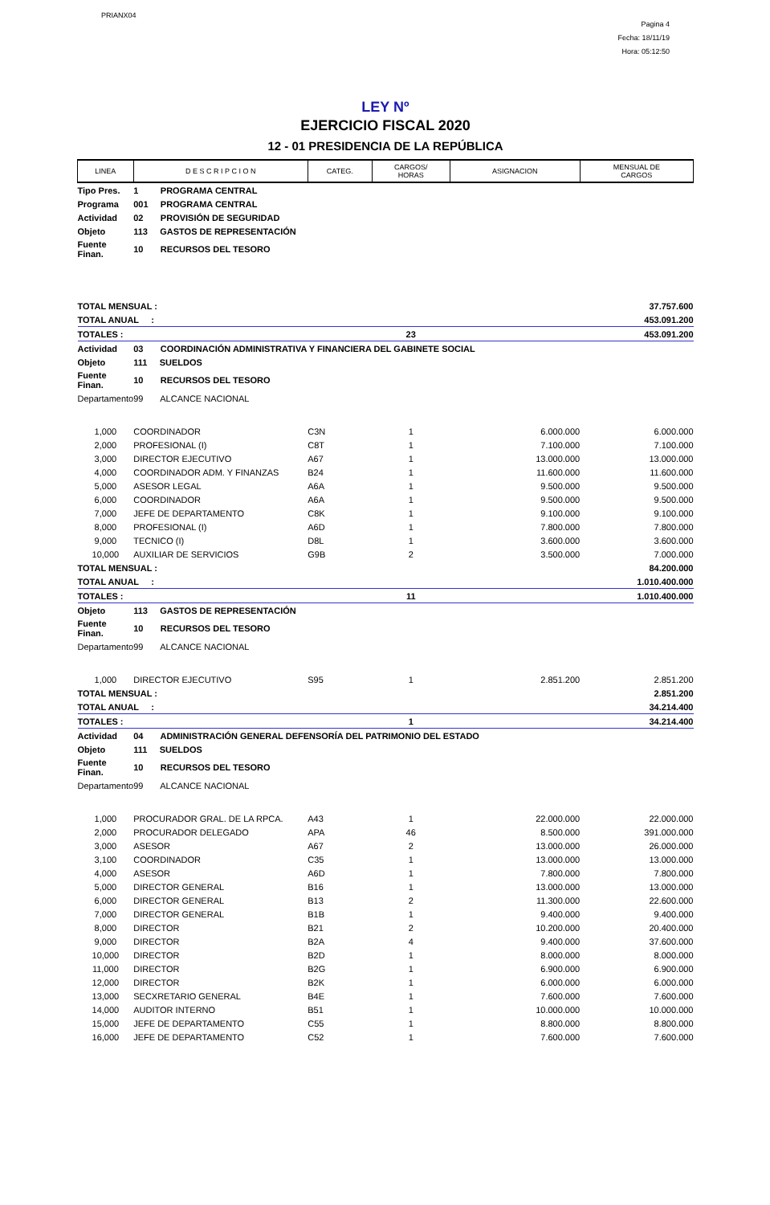PRIANX04
Pagina 4
Fecha: 18/11/19
Hora: 05:12:50
LEY Nº
EJERCICIO FISCAL 2020
12 - 01 PRESIDENCIA DE LA REPÚBLICA
| LINEA | D E S C R I P C I O N | CATEG. | CARGOS/ HORAS | ASIGNACION | MENSUAL DE CARGOS |
| --- | --- | --- | --- | --- | --- |
| Tipo Pres. | 1 PROGRAMA CENTRAL | | | | |
| Programa | 001 PROGRAMA CENTRAL | | | | |
| Actividad | 02 PROVISIÓN DE SEGURIDAD | | | | |
| Objeto | 113 GASTOS DE REPRESENTACIÓN | | | | |
| Fuente Finan. | 10 RECURSOS DEL TESORO | | | | |
| TOTAL MENSUAL : | | | | | 37.757.600 |
| TOTAL ANUAL : | | | | | 453.091.200 |
| TOTALES : | | | 23 | | 453.091.200 |
| Actividad | 03 COORDINACIÓN ADMINISTRATIVA Y FINANCIERA DEL GABINETE SOCIAL | | | | |
| Objeto | 111 SUELDOS | | | | |
| Fuente Finan. | 10 RECURSOS DEL TESORO | | | | |
| Departamento | 99 ALCANCE NACIONAL | | | | |
| 1,000 | COORDINADOR | C3N | 1 | 6.000.000 | 6.000.000 |
| 2,000 | PROFESIONAL (I) | C8T | 1 | 7.100.000 | 7.100.000 |
| 3,000 | DIRECTOR EJECUTIVO | A67 | 1 | 13.000.000 | 13.000.000 |
| 4,000 | COORDINADOR ADM. Y FINANZAS | B24 | 1 | 11.600.000 | 11.600.000 |
| 5,000 | ASESOR LEGAL | A6A | 1 | 9.500.000 | 9.500.000 |
| 6,000 | COORDINADOR | A6A | 1 | 9.500.000 | 9.500.000 |
| 7,000 | JEFE DE DEPARTAMENTO | C8K | 1 | 9.100.000 | 9.100.000 |
| 8,000 | PROFESIONAL (I) | A6D | 1 | 7.800.000 | 7.800.000 |
| 9,000 | TECNICO (I) | D8L | 1 | 3.600.000 | 3.600.000 |
| 10,000 | AUXILIAR DE SERVICIOS | G9B | 2 | 3.500.000 | 7.000.000 |
| TOTAL MENSUAL : | | | | | 84.200.000 |
| TOTAL ANUAL : | | | | | 1.010.400.000 |
| TOTALES : | | | 11 | | 1.010.400.000 |
| Objeto | 113 GASTOS DE REPRESENTACIÓN | | | | |
| Fuente Finan. | 10 RECURSOS DEL TESORO | | | | |
| Departamento | 99 ALCANCE NACIONAL | | | | |
| 1,000 | DIRECTOR EJECUTIVO | S95 | 1 | 2.851.200 | 2.851.200 |
| TOTAL MENSUAL : | | | | | 2.851.200 |
| TOTAL ANUAL : | | | | | 34.214.400 |
| TOTALES : | | | 1 | | 34.214.400 |
| Actividad | 04 ADMINISTRACIÓN GENERAL DEFENSORÍA DEL PATRIMONIO DEL ESTADO | | | | |
| Objeto | 111 SUELDOS | | | | |
| Fuente Finan. | 10 RECURSOS DEL TESORO | | | | |
| Departamento | 99 ALCANCE NACIONAL | | | | |
| 1,000 | PROCURADOR GRAL. DE LA RPCA. | A43 | 1 | 22.000.000 | 22.000.000 |
| 2,000 | PROCURADOR DELEGADO | APA | 46 | 8.500.000 | 391.000.000 |
| 3,000 | ASESOR | A67 | 2 | 13.000.000 | 26.000.000 |
| 3,100 | COORDINADOR | C35 | 1 | 13.000.000 | 13.000.000 |
| 4,000 | ASESOR | A6D | 1 | 7.800.000 | 7.800.000 |
| 5,000 | DIRECTOR GENERAL | B16 | 1 | 13.000.000 | 13.000.000 |
| 6,000 | DIRECTOR GENERAL | B13 | 2 | 11.300.000 | 22.600.000 |
| 7,000 | DIRECTOR GENERAL | B1B | 1 | 9.400.000 | 9.400.000 |
| 8,000 | DIRECTOR | B21 | 2 | 10.200.000 | 20.400.000 |
| 9,000 | DIRECTOR | B2A | 4 | 9.400.000 | 37.600.000 |
| 10,000 | DIRECTOR | B2D | 1 | 8.000.000 | 8.000.000 |
| 11,000 | DIRECTOR | B2G | 1 | 6.900.000 | 6.900.000 |
| 12,000 | DIRECTOR | B2K | 1 | 6.000.000 | 6.000.000 |
| 13,000 | SECXRETARIO GENERAL | B4E | 1 | 7.600.000 | 7.600.000 |
| 14,000 | AUDITOR INTERNO | B51 | 1 | 10.000.000 | 10.000.000 |
| 15,000 | JEFE DE DEPARTAMENTO | C55 | 1 | 8.800.000 | 8.800.000 |
| 16,000 | JEFE DE DEPARTAMENTO | C52 | 1 | 7.600.000 | 7.600.000 |